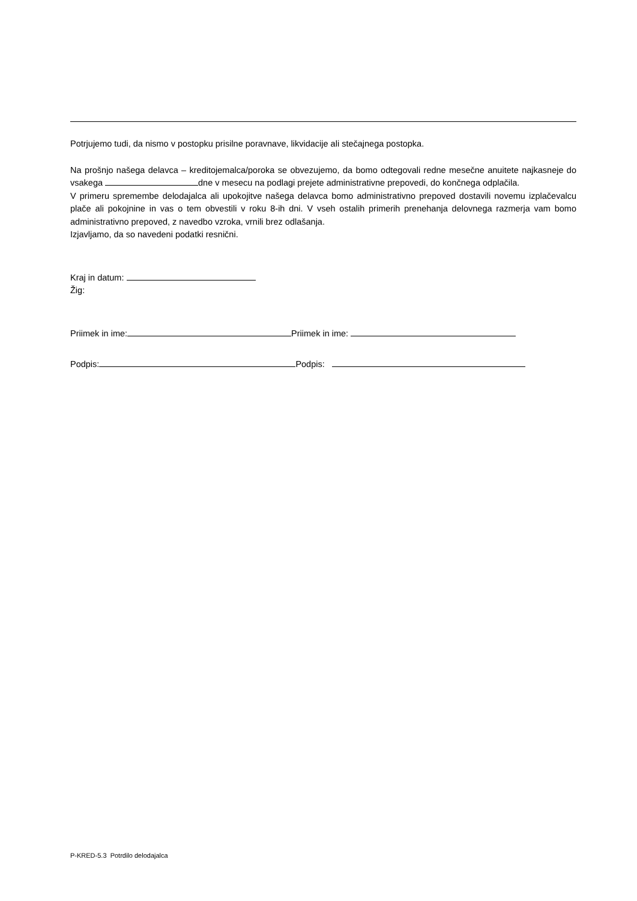Potrjujemo tudi, da nismo v postopku prisilne poravnave, likvidacije ali stečajnega postopka.
Na prošnjo našega delavca – kreditojemalca/poroka se obvezujemo, da bomo odtegovali redne mesečne anuitete najkasneje do vsakega dne v mesecu na podlagi prejete administrativne prepovedi, do končnega odplačila.
V primeru spremembe delodajalca ali upokojitve našega delavca bomo administrativno prepoved dostavili novemu izplačevalcu plače ali pokojnine in vas o tem obvestili v roku 8-ih dni. V vseh ostalih primerih prenehanja delovnega razmerja vam bomo administrativno prepoved, z navedbo vzroka, vrnili brez odlašanja.
Izjavljamo, da so navedeni podatki resnični.
Kraj in datum:
Žig:
Priimek in ime: Priimek in ime:
Podpis: Podpis:
P-KRED-5.3 Potrdilo delodajalca